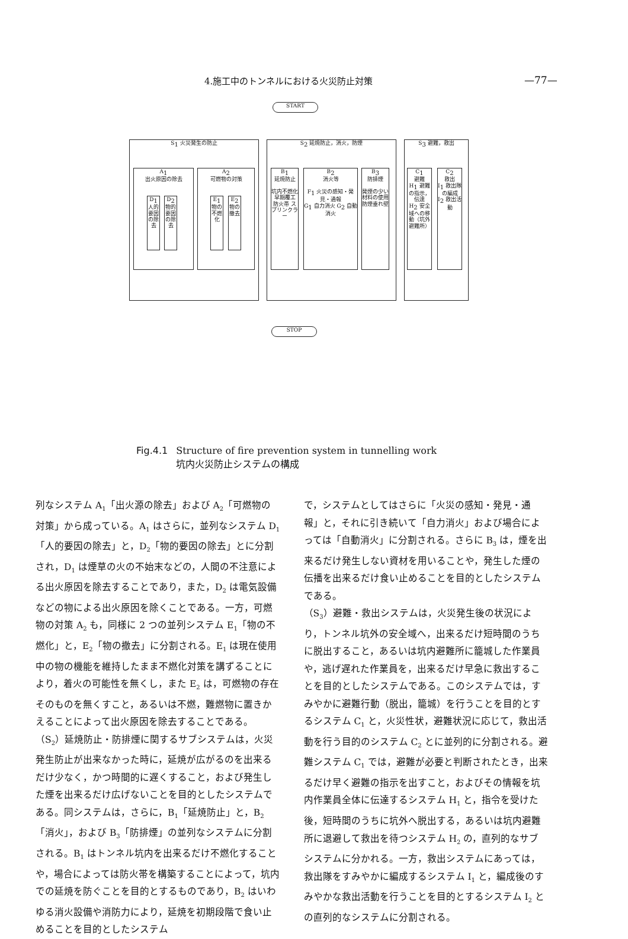4.施工中のトンネルにおける火災防止対策 —77—
START
S<sub>1</sub> 火災発生の防止 S<sub>2</sub> 延焼防止，消火，防煙 S<sub>3</sub> 避難，救出
A<sub>1</sub>
出火原因の除去
A<sub>2</sub>
可燃物の対策
D<sub>1</sub>
人的要因の除去
D<sub>2</sub>
物的要因の除去
E<sub>1</sub>
物の不燃化
E<sub>2</sub>
物の撤去
B<sub>1</sub>
延焼防止
坑内不燃化 早期覆工 防火帯 スプリンクラー
B<sub>2</sub>
消火等
F<sub>1</sub> 火災の感知・発見・通報
G<sub>1</sub> 自力消火 G<sub>2</sub> 自動消火
B<sub>3</sub>
防排煙
発煙の少い材料の使用 防煙垂れ壁
C<sub>1</sub>
避難
H<sub>1</sub> 避難の指示，伝達
H<sub>2</sub> 安全域への移動（坑外避難所）
C<sub>2</sub>
救出
I<sub>1</sub> 救出隊の編成
I<sub>2</sub> 救出活動
STOP
Fig.4.1 Structure of fire prevention system in tunnelling work
Fig.4.1 坑内火災防止システムの構成
列なシステム A<sub>1</sub>「出火源の除去」および A<sub>2</sub>「可燃物の対策」から成っている。A<sub>1</sub> はさらに，並列なシステム D<sub>1</sub>「人的要因の除去」と，D<sub>2</sub>「物的要因の除去」とに分割され，D<sub>1</sub> は煙草の火の不始末などの，人間の不注意による出火原因を除去することであり，また，D<sub>2</sub> は電気設備などの物による出火原因を除くことである。一方，可燃物の対策 A<sub>2</sub> も，同様に 2 つの並列システム E<sub>1</sub>「物の不燃化」と，E<sub>2</sub>「物の撤去」に分割される。E<sub>1</sub> は現在使用中の物の機能を維持したまま不燃化対策を講ずることにより，着火の可能性を無くし，また E<sub>2</sub> は，可燃物の存在そのものを無くすこと，あるいは不燃，難燃物に置きかえることによって出火原因を除去することである。
（S<sub>2</sub>）延焼防止・防排煙に関するサブシステムは，火災発生防止が出来なかった時に，延焼が広がるのを出来るだけ少なく，かつ時間的に遅くすること，および発生した煙を出来るだけ広げないことを目的としたシステムである。同システムは，さらに，B<sub>1</sub>「延焼防止」と，B<sub>2</sub>「消火」，および B<sub>3</sub>「防排煙」の並列なシステムに分割される。B<sub>1</sub> はトンネル坑内を出来るだけ不燃化することや，場合によっては防火帯を構築することによって，坑内での延焼を防ぐことを目的とするものであり，B<sub>2</sub> はいわゆる消火設備や消防力により，延焼を初期段階で食い止めることを目的としたシステム
で，システムとしてはさらに「火災の感知・発見・通報」と，それに引き続いて「自力消火」および場合によっては「自動消火」に分割される。さらに B<sub>3</sub> は，煙を出来るだけ発生しない資材を用いることや，発生した煙の伝播を出来るだけ食い止めることを目的としたシステムである。
（S<sub>3</sub>）避難・救出システムは，火災発生後の状況により，トンネル坑外の安全域へ，出来るだけ短時間のうちに脱出すること，あるいは坑内避難所に籠城した作業員や，逃げ遅れた作業員を，出来るだけ早急に救出することを目的としたシステムである。このシステムでは，すみやかに避難行動（脱出，籠城）を行うことを目的とするシステム C<sub>1</sub> と，火災性状，避難状況に応じて，救出活動を行う目的のシステム C<sub>2</sub> とに並列的に分割される。避難システム C<sub>1</sub> では，避難が必要と判断されたとき，出来るだけ早く避難の指示を出すこと，およびその情報を坑内作業員全体に伝達するシステム H<sub>1</sub> と，指令を受けた後，短時間のうちに坑外へ脱出する，あるいは坑内避難所に退避して救出を待つシステム H<sub>2</sub> の，直列的なサブシステムに分かれる。一方，救出システムにあっては，救出隊をすみやかに編成するシステム I<sub>1</sub> と，編成後のすみやかな救出活動を行うことを目的とするシステム I<sub>2</sub> との直列的なシステムに分割される。